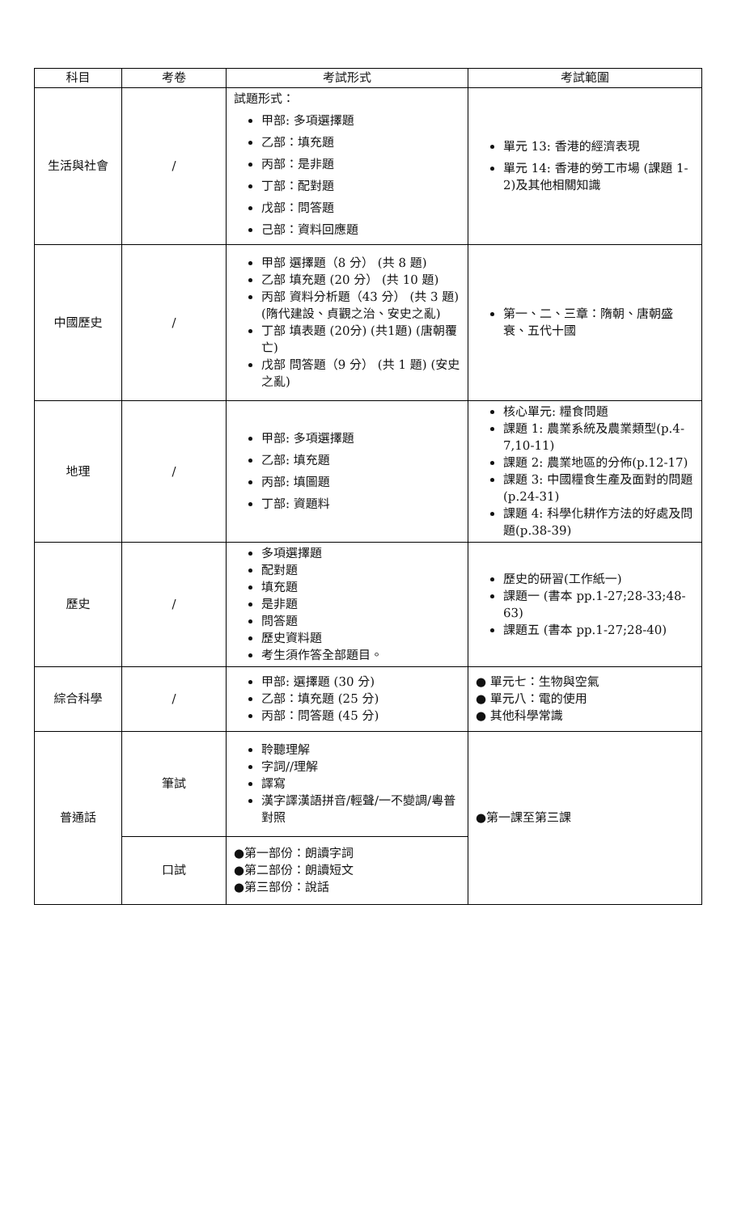| 科目 | 考卷 | 考試形式 | 考試範圍 |
| --- | --- | --- | --- |
| 生活與社會 | / | 試題形式： 甲部: 多項選擇題 乙部：填充題 丙部：是非題 丁部：配對題 戊部：問答題 己部：資料回應題 | 單元 13: 香港的經濟表現 單元 14: 香港的勞工市場 (課題 1-2)及其他相關知識 |
| 中國歷史 | / | 甲部 選擇題（8 分） (共 8 題) 乙部 填充題 (20 分） (共 10 題) 丙部 資料分析題（43 分） (共 3 題) (隋代建設、貞觀之治、安史之亂) 丁部 填表題 (20分) (共1題) (唐朝覆亡) 戊部 問答題（9 分） (共 1 題) (安史之亂) | 第一、二、三章：隋朝、唐朝盛衰、五代十國 |
| 地理 | / | 甲部: 多項選擇題 乙部: 填充題 丙部: 填圖題 丁部: 資題料 | 核心單元: 糧食問題 課題 1: 農業系統及農業類型(p.4-7,10-11) 課題 2: 農業地區的分佈(p.12-17) 課題 3: 中國糧食生產及面對的問題(p.24-31) 課題 4: 科學化耕作方法的好處及問題(p.38-39) |
| 歷史 | / | 多項選擇題 配對題 填充題 是非題 問答題 歷史資料題 考生須作答全部題目。 | 歷史的研習(工作紙一) 課題一 (書本 pp.1-27;28-33;48-63) 課題五 (書本 pp.1-27;28-40) |
| 綜合科學 | / | 甲部: 選擇題 (30 分) 乙部：填充題 (25 分) 丙部：問答題 (45 分) | ● 單元七：生物與空氣 ● 單元八：電的使用 ● 其他科學常識 |
| 普通話 | 筆試 | 聆聽理解 字詞//理解 譯寫 漢字譯漢語拼音/輕聲/一不變調/粵普對照 | ●第一課至第三課 |
| | 口試 | ●第一部份：朗讀字詞 ●第二部份：朗讀短文 ●第三部份：說話 | |